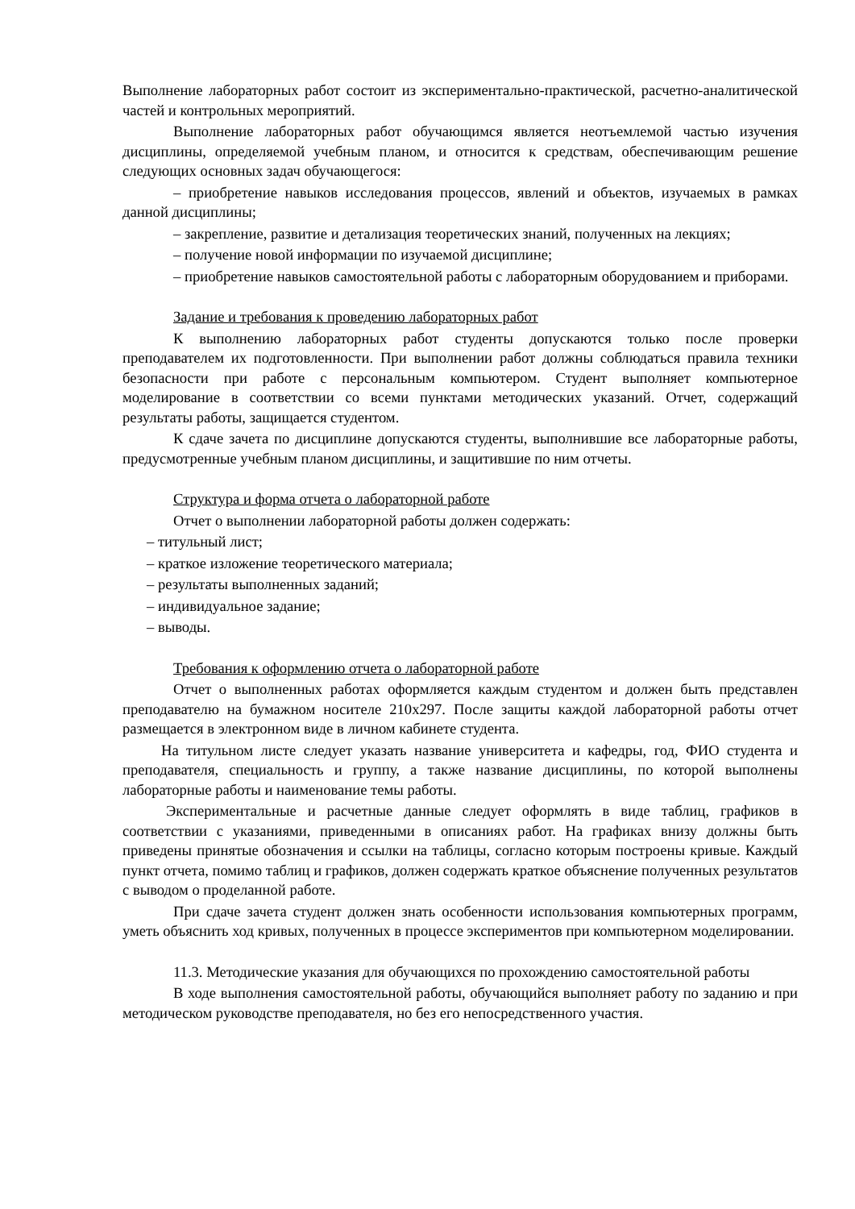Выполнение лабораторных работ состоит из экспериментально-практической, расчетно-аналитической частей и контрольных мероприятий.
Выполнение лабораторных работ обучающимся является неотъемлемой частью изучения дисциплины, определяемой учебным планом, и относится к средствам, обеспечивающим решение следующих основных задач обучающегося:
– приобретение навыков исследования процессов, явлений и объектов, изучаемых в рамках данной дисциплины;
– закрепление, развитие и детализация теоретических знаний, полученных на лекциях;
– получение новой информации по изучаемой дисциплине;
– приобретение навыков самостоятельной работы с лабораторным оборудованием и приборами.
Задание и требования к проведению лабораторных работ
К выполнению лабораторных работ студенты допускаются только после проверки преподавателем их подготовленности. При выполнении работ должны соблюдаться правила техники безопасности при работе с персональным компьютером. Студент выполняет компьютерное моделирование в соответствии со всеми пунктами методических указаний. Отчет, содержащий результаты работы, защищается студентом.
К сдаче зачета по дисциплине допускаются студенты, выполнившие все лабораторные работы, предусмотренные учебным планом дисциплины, и защитившие по ним отчеты.
Структура и форма отчета о лабораторной работе
Отчет о выполнении лабораторной работы должен содержать:
– титульный лист;
– краткое изложение теоретического материала;
– результаты выполненных заданий;
– индивидуальное задание;
– выводы.
Требования к оформлению отчета о лабораторной работе
Отчет о выполненных работах оформляется каждым студентом и должен быть представлен преподавателю на бумажном носителе 210x297. После защиты каждой лабораторной работы отчет размещается в электронном виде в личном кабинете студента.
На титульном листе следует указать название университета и кафедры, год, ФИО студента и преподавателя, специальность и группу, а также название дисциплины, по которой выполнены лабораторные работы и наименование темы работы.
Экспериментальные и расчетные данные следует оформлять в виде таблиц, графиков в соответствии с указаниями, приведенными в описаниях работ. На графиках внизу должны быть приведены принятые обозначения и ссылки на таблицы, согласно которым построены кривые. Каждый пункт отчета, помимо таблиц и графиков, должен содержать краткое объяснение полученных результатов с выводом о проделанной работе.
При сдаче зачета студент должен знать особенности использования компьютерных программ, уметь объяснить ход кривых, полученных в процессе экспериментов при компьютерном моделировании.
11.3. Методические указания для обучающихся по прохождению самостоятельной работы
В ходе выполнения самостоятельной работы, обучающийся выполняет работу по заданию и при методическом руководстве преподавателя, но без его непосредственного участия.